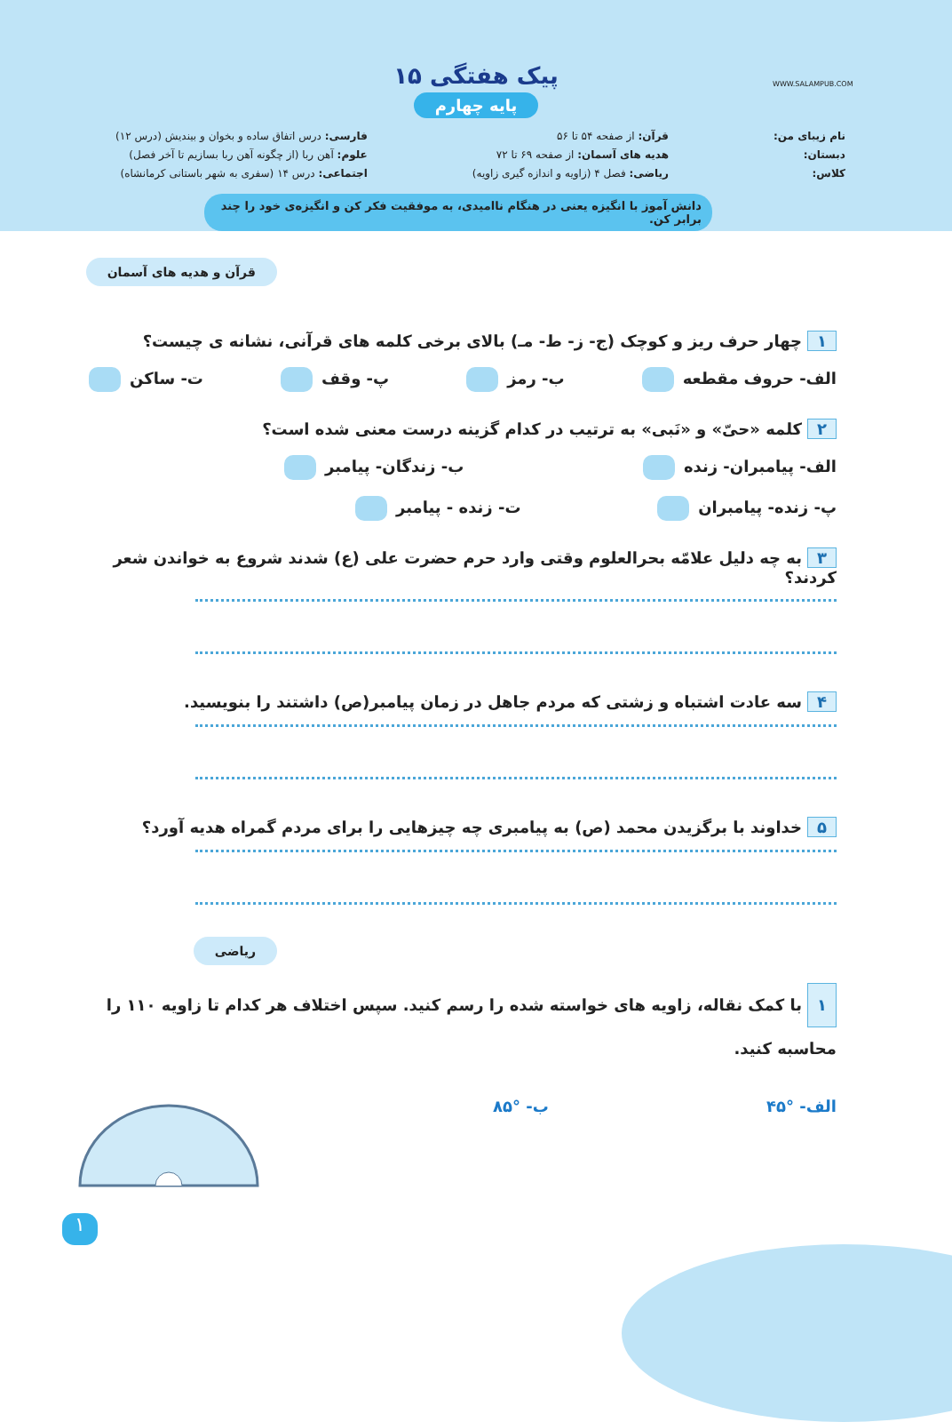پیک هفتگی ۱۵
پایه چهارم
نام زیبای من:
دبستان:
کلاس:
قرآن: از صفحه ۵۴ تا ۵۶
هدیه های آسمان: از صفحه ۶۹ تا ۷۲
ریاضی: فصل ۴ (زاویه و اندازه گیری زاویه)
فارسی: درس اتفاق ساده و بخوان و بیندیش (درس ۱۲)
علوم: آهن ربا (از چگونه آهن ربا بسازیم تا آخر فصل)
اجتماعی: درس ۱۴ (سفری به شهر باستانی کرمانشاه)
WWW.SALAMPUB.COM
دانش آموز با انگیزه یعنی در هنگام ناامیدی، به موفقیت فکر کن و انگیزه‌ی خود را چند برابر کن.
قرآن و هدیه های آسمان
۱ چهار حرف ریز و کوچک (ج- ز- ط- مـ) بالای برخی کلمه های قرآنی، نشانه ی چیست؟
الف- حروف مقطعه ب- رمز پ- وقف ت- ساکن
۲ کلمه «حیّ» و «نَبی» به ترتیب در کدام گزینه درست معنی شده است؟
الف- پیامبران- زنده ب- زندگان- پیامبر
پ- زنده- پیامبران ت- زنده - پیامبر
۳ به چه دلیل علامّه بحرالعلوم وقتی وارد حرم حضرت علی (ع) شدند شروع به خواندن شعر کردند؟
۴ سه عادت اشتباه و زشتی که مردم جاهل در زمان پیامبر(ص) داشتند را بنویسید.
۵ خداوند با برگزیدن محمد (ص) به پیامبری چه چیزهایی را برای مردم گمراه هدیه آورد؟
ریاضی
۱ با کمک نقاله، زاویه های خواسته شده را رسم کنید. سپس اختلاف هر کدام تا زاویه ۱۱۰ را محاسبه کنید.
الف- °۴۵ ب- °۸۵
۱